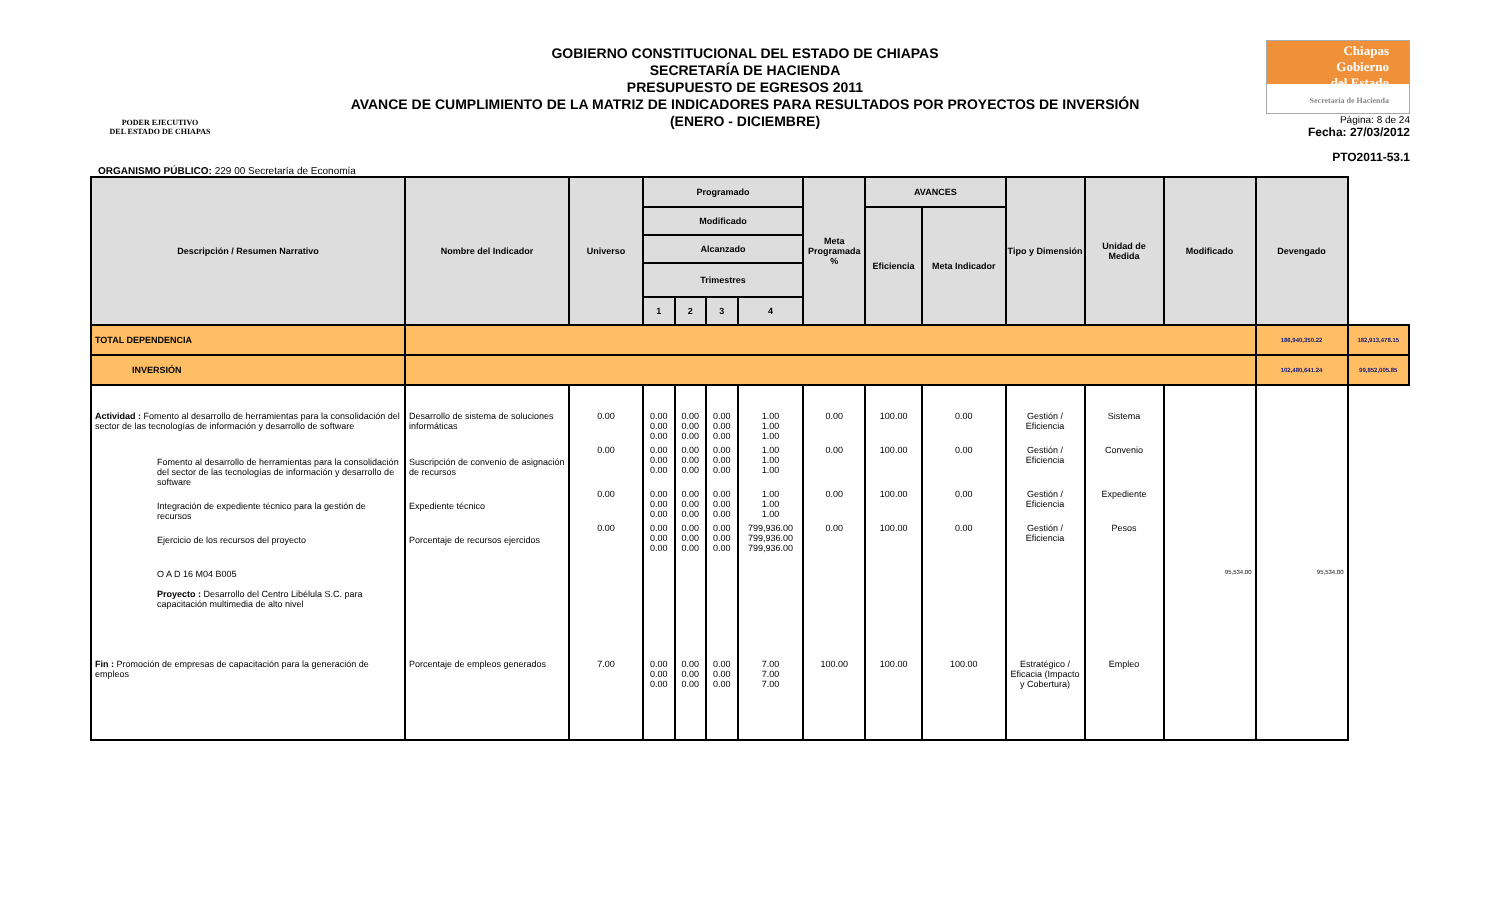PODER EJECUTIVO
DEL ESTADO DE CHIAPAS
GOBIERNO CONSTITUCIONAL DEL ESTADO DE CHIAPAS
SECRETARÍA DE HACIENDA
PRESUPUESTO DE EGRESOS 2011
AVANCE DE CUMPLIMIENTO DE LA MATRIZ DE INDICADORES PARA RESULTADOS POR PROYECTOS DE INVERSIÓN
(ENERO - DICIEMBRE)
Chiapas
Gobierno
del Estado
Secretaría de Hacienda
Página: 8 de 24
Fecha: 27/03/2012
PTO2011-53.1
ORGANISMO PÚBLICO: 229 00 Secretaría de Economía
| Descripción / Resumen Narrativo | Nombre del Indicador | Universo | Programado | | | | Meta Programada % | AVANCES | | Tipo y Dimensión | Unidad de Medida | Modificado | Devengado | |
| --- | --- | --- | --- | --- | --- | --- | --- | --- | --- | --- | --- | --- | --- | --- |
| | | | Modificado | | | | | Eficiencia | Meta Indicador | | | | | |
| | | | Alcanzado | | | | | | | | | | | |
| | | | Trimestres | | | | | | | | | | | |
| | | | 1 | 2 | 3 | 4 | | | | | | | | |
| TOTAL DEPENDENCIA | | | | | | | | | | | | | 186,940,350.22 | 182,913,478.15 |
| INVERSIÓN | | | | | | | | | | | | | 102,480,641.24 | 99,852,005.85 |
| Actividad : Fomento al desarrollo de herramientas para la consolidación del sector de las tecnologías de información y desarrollo de software | Desarrollo de sistema de soluciones informáticas | 0.00 | 0.00 0.00 0.00 | 0.00 0.00 0.00 | 0.00 0.00 0.00 | 1.00 1.00 1.00 | 0.00 | 100.00 | 0.00 | Gestión / Eficiencia | Sistema | | | |
| Fomento al desarrollo de herramientas para la consolidación del sector de las tecnologías de información y desarrollo de software | Suscripción de convenio de asignación de recursos | 0.00 | 0.00 0.00 0.00 | 0.00 0.00 0.00 | 0.00 0.00 0.00 | 1.00 1.00 1.00 | 0.00 | 100.00 | 0.00 | Gestión / Eficiencia | Convenio | | | |
| Integración de expediente técnico para la gestión de recursos | Expediente técnico | 0.00 | 0.00 0.00 0.00 | 0.00 0.00 0.00 | 0.00 0.00 0.00 | 1.00 1.00 1.00 | 0.00 | 100.00 | 0.00 | Gestión / Eficiencia | Expediente | | | |
| Ejercicio de los recursos del proyecto | Porcentaje de recursos ejercidos | 0.00 | 0.00 0.00 0.00 | 0.00 0.00 0.00 | 0.00 0.00 0.00 | 799,936.00 799,936.00 799,936.00 | 0.00 | 100.00 | 0.00 | Gestión / Eficiencia | Pesos | | | |
| O A D 16 M04 B005 Proyecto : Desarrollo del Centro Libélula S.C. para capacitación multimedia de alto nivel | | | | | | | | | | | | 95,534.00 | 95,534.00 | |
| Fin : Promoción de empresas de capacitación para la generación de empleos | Porcentaje de empleos generados | 7.00 | 0.00 0.00 0.00 | 0.00 0.00 0.00 | 0.00 0.00 0.00 | 7.00 7.00 7.00 | 100.00 | 100.00 | 100.00 | Estratégico / Eficacia (Impacto y Cobertura) | Empleo | | | |